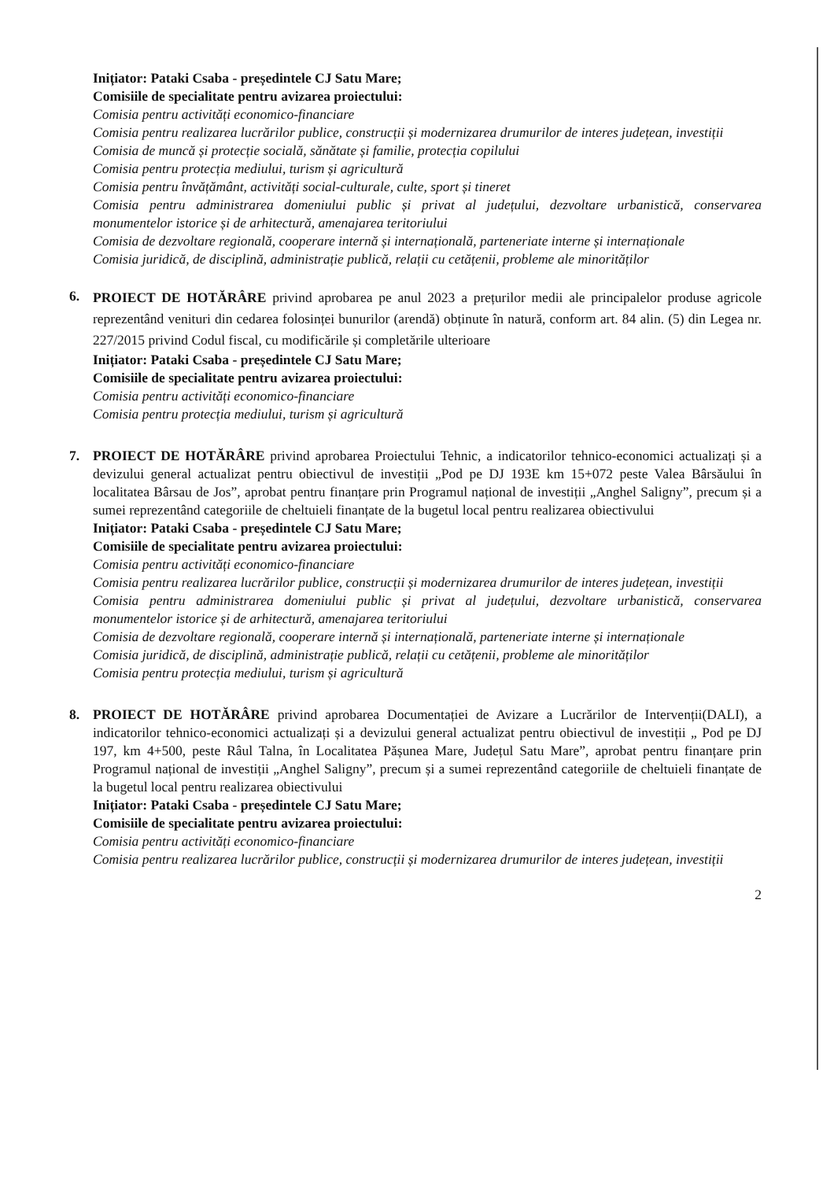Inițiator: Pataki Csaba - președintele CJ Satu Mare;
Comisiile de specialitate pentru avizarea proiectului:
Comisia pentru activități economico-financiare
Comisia pentru realizarea lucrărilor publice, construcții și modernizarea drumurilor de interes județean, investiții
Comisia de muncă și protecție socială, sănătate și familie, protecția copilului
Comisia pentru protecția mediului, turism și agricultură
Comisia pentru învățământ, activități social-culturale, culte, sport și tineret
Comisia pentru administrarea domeniului public și privat al județului, dezvoltare urbanistică, conservarea monumentelor istorice și de arhitectură, amenajarea teritoriului
Comisia de dezvoltare regională, cooperare internă și internațională, parteneriate interne și internaționale
Comisia juridică, de disciplină, administrație publică, relații cu cetățenii, probleme ale minorităților
6.
PROIECT DE HOTĂRÂRE privind aprobarea pe anul 2023 a prețurilor medii ale principalelor produse agricole reprezentând venituri din cedarea folosinței bunurilor (arendă) obținute în natură, conform art. 84 alin. (5) din Legea nr. 227/2015 privind Codul fiscal, cu modificările și completările ulterioare
Inițiator: Pataki Csaba - președintele CJ Satu Mare;
Comisiile de specialitate pentru avizarea proiectului:
Comisia pentru activități economico-financiare
Comisia pentru protecția mediului, turism și agricultură
7. PROIECT DE HOTĂRÂRE privind aprobarea Proiectului Tehnic, a indicatorilor tehnico-economici actualizați și a devizului general actualizat pentru obiectivul de investiții „Pod pe DJ 193E km 15+072 peste Valea Bârsăului în localitatea Bârsau de Jos”, aprobat pentru finanțare prin Programul național de investiții „Anghel Saligny”, precum și a sumei reprezentând categoriile de cheltuieli finanțate de la bugetul local pentru realizarea obiectivului
Inițiator: Pataki Csaba - președintele CJ Satu Mare;
Comisiile de specialitate pentru avizarea proiectului:
Comisia pentru activități economico-financiare
Comisia pentru realizarea lucrărilor publice, construcții și modernizarea drumurilor de interes județean, investiții
Comisia pentru administrarea domeniului public și privat al județului, dezvoltare urbanistică, conservarea monumentelor istorice și de arhitectură, amenajarea teritoriului
Comisia de dezvoltare regională, cooperare internă și internațională, parteneriate interne și internaționale
Comisia juridică, de disciplină, administrație publică, relații cu cetățenii, probleme ale minorităților
Comisia pentru protecția mediului, turism și agricultură
8. PROIECT DE HOTĂRÂRE privind aprobarea Documentației de Avizare a Lucrărilor de Intervenții(DALI), a indicatorilor tehnico-economici actualizați și a devizului general actualizat pentru obiectivul de investiții „ Pod pe DJ 197, km 4+500, peste Râul Talna, în Localitatea Pășunea Mare, Județul Satu Mare”, aprobat pentru finanțare prin Programul național de investiții „Anghel Saligny”, precum și a sumei reprezentând categoriile de cheltuieli finanțate de la bugetul local pentru realizarea obiectivului
Inițiator: Pataki Csaba - președintele CJ Satu Mare;
Comisiile de specialitate pentru avizarea proiectului:
Comisia pentru activități economico-financiare
Comisia pentru realizarea lucrărilor publice, construcții și modernizarea drumurilor de interes județean, investiții
2